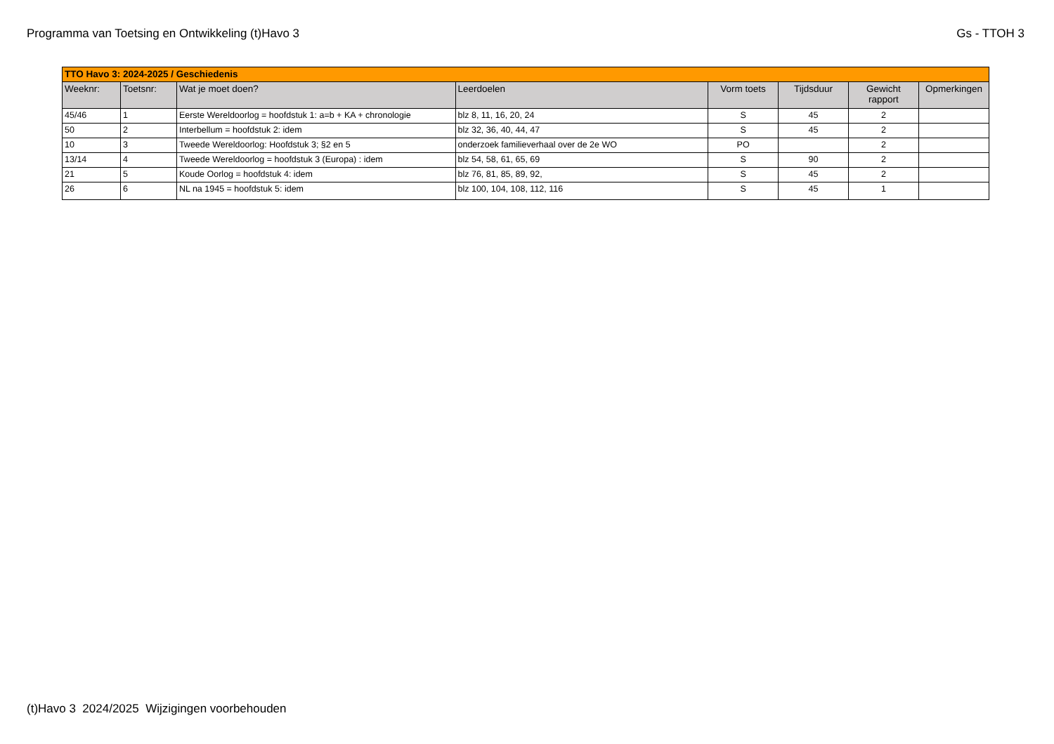Programma van Toetsing en Ontwikkeling (t)Havo 3
Gs - TTOH 3
| TTO Havo 3: 2024-2025 / Geschiedenis | | | | | | | |
| Weeknr: | Toetsnr: | Wat je moet doen? | Leerdoelen | Vorm toets | Tijdsduur | Gewicht rapport | Opmerkingen |
| 45/46 | 1 | Eerste Wereldoorlog = hoofdstuk 1: a=b + KA + chronologie | blz 8, 11, 16, 20, 24 | S | 45 | 2 | |
| 50 | 2 | Interbellum = hoofdstuk 2: idem | blz 32, 36, 40, 44, 47 | S | 45 | 2 | |
| 10 | 3 | Tweede Wereldoorlog: Hoofdstuk 3; §2 en 5 | onderzoek familieverhaal over de 2e WO | PO | | 2 | |
| 13/14 | 4 | Tweede Wereldoorlog = hoofdstuk 3 (Europa) : idem | blz 54, 58, 61, 65, 69 | S | 90 | 2 | |
| 21 | 5 | Koude Oorlog = hoofdstuk 4: idem | blz 76, 81, 85, 89, 92, | S | 45 | 2 | |
| 26 | 6 | NL na 1945 = hoofdstuk 5: idem | blz 100, 104, 108, 112, 116 | S | 45 | 1 | |
(t)Havo 3 2024/2025 Wijzigingen voorbehouden